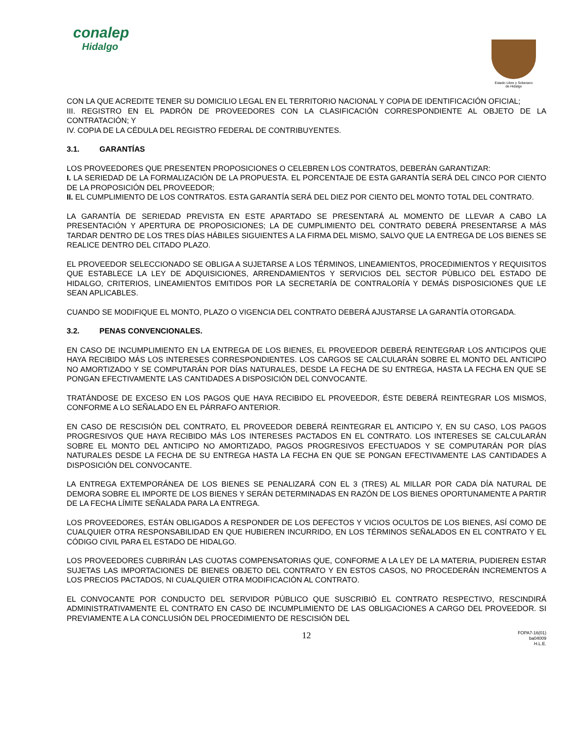conalep
Hidalgo
Estado Libre y Soberano
de Hidalgo
CON LA QUE ACREDITE TENER SU DOMICILIO LEGAL EN EL TERRITORIO NACIONAL Y COPIA DE IDENTIFICACIÓN OFICIAL;
III. REGISTRO EN EL PADRÓN DE PROVEEDORES CON LA CLASIFICACIÓN CORRESPONDIENTE AL OBJETO DE LA CONTRATACIÓN; Y
IV. COPIA DE LA CÉDULA DEL REGISTRO FEDERAL DE CONTRIBUYENTES.
3.1. GARANTÍAS
LOS PROVEEDORES QUE PRESENTEN PROPOSICIONES O CELEBREN LOS CONTRATOS, DEBERÁN GARANTIZAR:
I. LA SERIEDAD DE LA FORMALIZACIÓN DE LA PROPUESTA. EL PORCENTAJE DE ESTA GARANTÍA SERÁ DEL CINCO POR CIENTO DE LA PROPOSICIÓN DEL PROVEEDOR;
II. EL CUMPLIMIENTO DE LOS CONTRATOS. ESTA GARANTÍA SERÁ DEL DIEZ POR CIENTO DEL MONTO TOTAL DEL CONTRATO.
LA GARANTÍA DE SERIEDAD PREVISTA EN ESTE APARTADO SE PRESENTARÁ AL MOMENTO DE LLEVAR A CABO LA PRESENTACIÓN Y APERTURA DE PROPOSICIONES; LA DE CUMPLIMIENTO DEL CONTRATO DEBERÁ PRESENTARSE A MÁS TARDAR DENTRO DE LOS TRES DÍAS HÁBILES SIGUIENTES A LA FIRMA DEL MISMO, SALVO QUE LA ENTREGA DE LOS BIENES SE REALICE DENTRO DEL CITADO PLAZO.
EL PROVEEDOR SELECCIONADO SE OBLIGA A SUJETARSE A LOS TÉRMINOS, LINEAMIENTOS, PROCEDIMIENTOS Y REQUISITOS QUE ESTABLECE LA LEY DE ADQUISICIONES, ARRENDAMIENTOS Y SERVICIOS DEL SECTOR PÙBLICO DEL ESTADO DE HIDALGO, CRITERIOS, LINEAMIENTOS EMITIDOS POR LA SECRETARÍA DE CONTRALORÍA Y DEMÁS DISPOSICIONES QUE LE SEAN APLICABLES.
CUANDO SE MODIFIQUE EL MONTO, PLAZO O VIGENCIA DEL CONTRATO DEBERÁ AJUSTARSE LA GARANTÍA OTORGADA.
3.2. PENAS CONVENCIONALES.
EN CASO DE INCUMPLIMIENTO EN LA ENTREGA DE LOS BIENES, EL PROVEEDOR DEBERÁ REINTEGRAR LOS ANTICIPOS QUE HAYA RECIBIDO MÁS LOS INTERESES CORRESPONDIENTES. LOS CARGOS SE CALCULARÁN SOBRE EL MONTO DEL ANTICIPO NO AMORTIZADO Y SE COMPUTARÁN POR DÍAS NATURALES, DESDE LA FECHA DE SU ENTREGA, HASTA LA FECHA EN QUE SE PONGAN EFECTIVAMENTE LAS CANTIDADES A DISPOSICIÓN DEL CONVOCANTE.
TRATÁNDOSE DE EXCESO EN LOS PAGOS QUE HAYA RECIBIDO EL PROVEEDOR, ÉSTE DEBERÁ REINTEGRAR LOS MISMOS, CONFORME A LO SEÑALADO EN EL PÁRRAFO ANTERIOR.
EN CASO DE RESCISIÓN DEL CONTRATO, EL PROVEEDOR DEBERÁ REINTEGRAR EL ANTICIPO Y, EN SU CASO, LOS PAGOS PROGRESIVOS QUE HAYA RECIBIDO MÁS LOS INTERESES PACTADOS EN EL CONTRATO. LOS INTERESES SE CALCULARÁN SOBRE EL MONTO DEL ANTICIPO NO AMORTIZADO, PAGOS PROGRESIVOS EFECTUADOS Y SE COMPUTARÁN POR DÍAS NATURALES DESDE LA FECHA DE SU ENTREGA HASTA LA FECHA EN QUE SE PONGAN EFECTIVAMENTE LAS CANTIDADES A DISPOSICIÓN DEL CONVOCANTE.
LA ENTREGA EXTEMPORÁNEA DE LOS BIENES SE PENALIZARÁ CON EL 3 (TRES) AL MILLAR POR CADA DÍA NATURAL DE DEMORA SOBRE EL IMPORTE DE LOS BIENES Y SERÁN DETERMINADAS EN RAZÓN DE LOS BIENES OPORTUNAMENTE A PARTIR DE LA FECHA LÍMITE SEÑALADA PARA LA ENTREGA.
LOS PROVEEDORES, ESTÁN OBLIGADOS A RESPONDER DE LOS DEFECTOS Y VICIOS OCULTOS DE LOS BIENES, ASÍ COMO DE CUALQUIER OTRA RESPONSABILIDAD EN QUE HUBIEREN INCURRIDO, EN LOS TÉRMINOS SEÑALADOS EN EL CONTRATO Y EL CÓDIGO CIVIL PARA EL ESTADO DE HIDALGO.
LOS PROVEEDORES CUBRIRÁN LAS CUOTAS COMPENSATORIAS QUE, CONFORME A LA LEY DE LA MATERIA, PUDIEREN ESTAR SUJETAS LAS IMPORTACIONES DE BIENES OBJETO DEL CONTRATO Y EN ESTOS CASOS, NO PROCEDERÁN INCREMENTOS A LOS PRECIOS PACTADOS, NI CUALQUIER OTRA MODIFICACIÓN AL CONTRATO.
EL CONVOCANTE POR CONDUCTO DEL SERVIDOR PÚBLICO QUE SUSCRIBIÓ EL CONTRATO RESPECTIVO, RESCINDIRÁ ADMINISTRATIVAMENTE EL CONTRATO EN CASO DE INCUMPLIMIENTO DE LAS OBLIGACIONES A CARGO DEL PROVEEDOR. SI PREVIAMENTE A LA CONCLUSIÓN DEL PROCEDIMIENTO DE RESCISIÓN DEL
12
FOPA7-16(01)
ba04009
H.L.E.